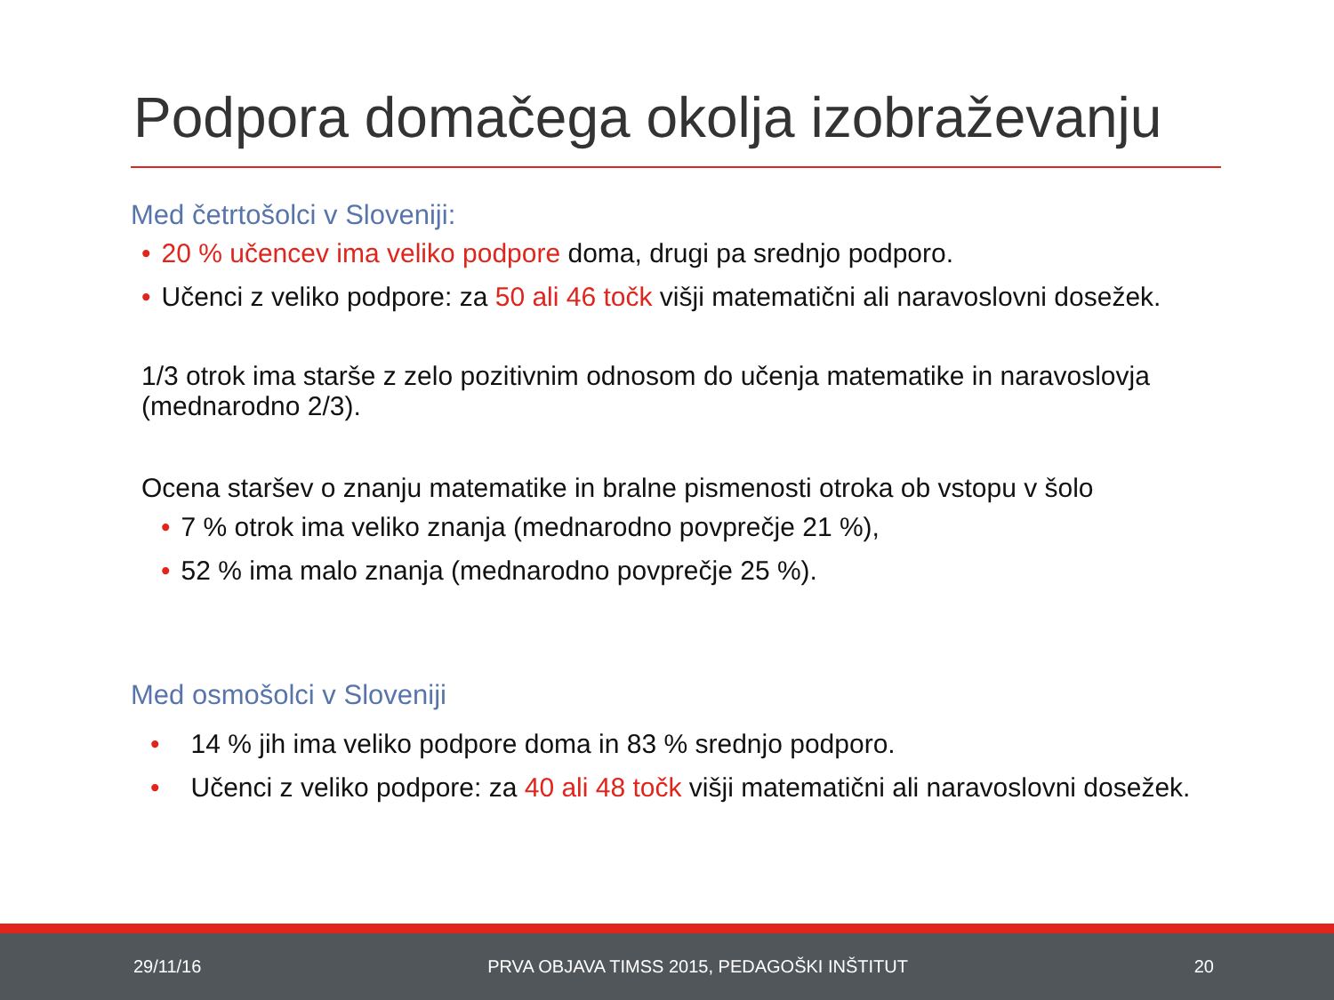Podpora domačega okolja izobraževanju
Med četrtošolci v Sloveniji:
• 20 % učencev ima veliko podpore doma, drugi pa srednjo podporo.
• Učenci z veliko podpore: za 50 ali 46 točk višji matematični ali naravoslovni dosežek.
1/3 otrok ima starše z zelo pozitivnim odnosom do učenja matematike in naravoslovja (mednarodno 2/3).
Ocena staršev o znanju matematike in bralne pismenosti otroka ob vstopu v šolo
• 7 % otrok ima veliko znanja (mednarodno povprečje 21 %),
• 52 % ima malo znanja (mednarodno povprečje 25 %).
Med osmošolci v Sloveniji
• 14 % jih ima veliko podpore doma in 83 % srednjo podporo.
• Učenci z veliko podpore: za 40 ali 48 točk višji matematični ali naravoslovni dosežek.
29/11/16 PRVA OBJAVA TIMSS 2015, PEDAGOŠKI INŠTITUT 20